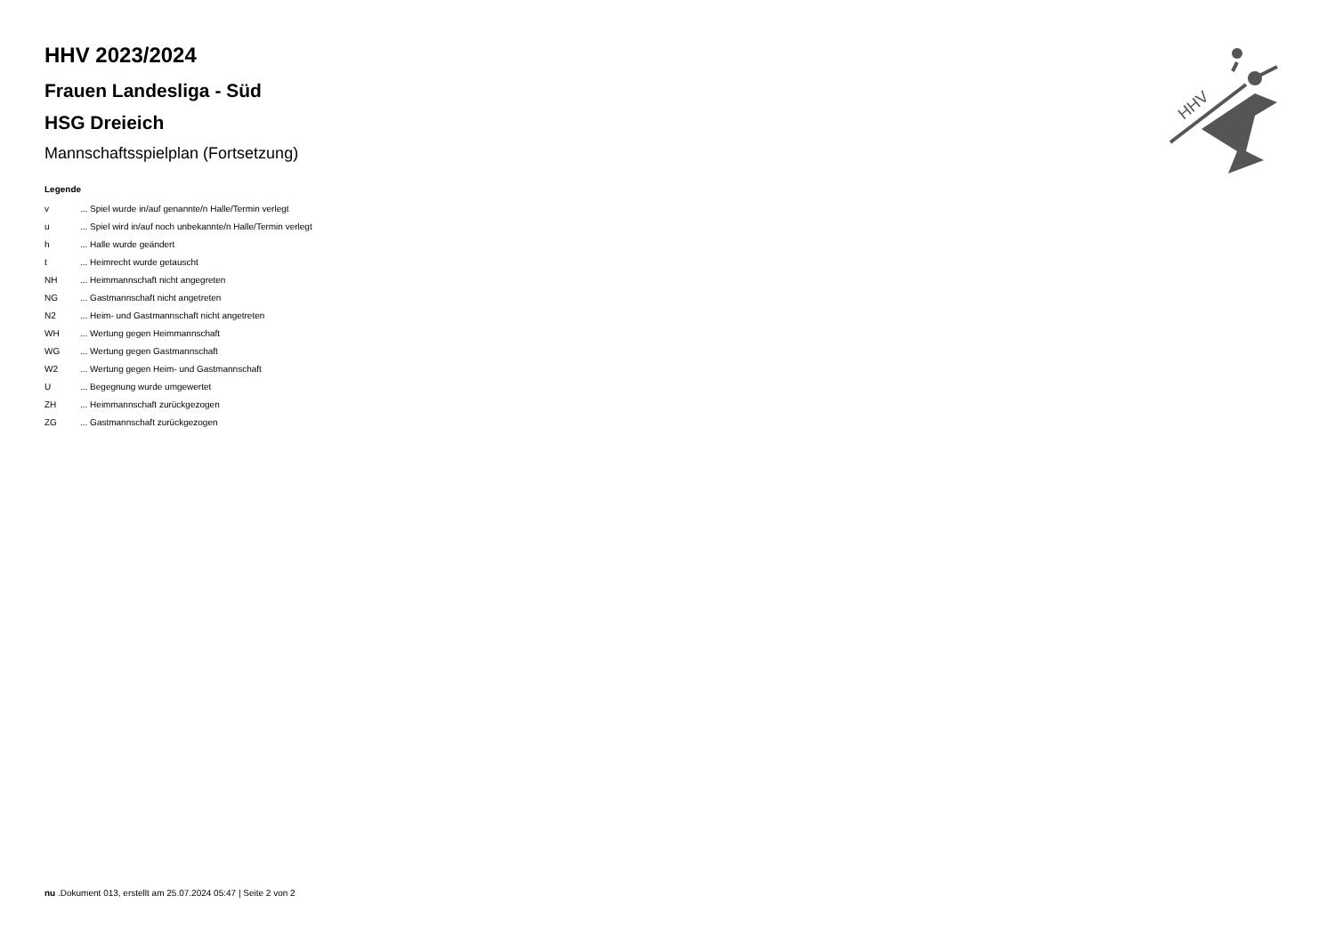HHV
HHV 2023/2024
Frauen Landesliga - Süd
HSG Dreieich
Mannschaftsspielplan (Fortsetzung)
Legende
| v | ... Spiel wurde in/auf genannte/n Halle/Termin verlegt |
| u | ... Spiel wird in/auf noch unbekannte/n Halle/Termin verlegt |
| h | ... Halle wurde geändert |
| t | ... Heimrecht wurde getauscht |
| NH | ... Heimmannschaft nicht angegreten |
| NG | ... Gastmannschaft nicht angetreten |
| N2 | ... Heim- und Gastmannschaft nicht angetreten |
| WH | ... Wertung gegen Heimmannschaft |
| WG | ... Wertung gegen Gastmannschaft |
| W2 | ... Wertung gegen Heim- und Gastmannschaft |
| U | ... Begegnung wurde umgewertet |
| ZH | ... Heimmannschaft zurückgezogen |
| ZG | ... Gastmannschaft zurückgezogen |
nu .Dokument 013, erstellt am 25.07.2024 05:47 | Seite 2 von 2